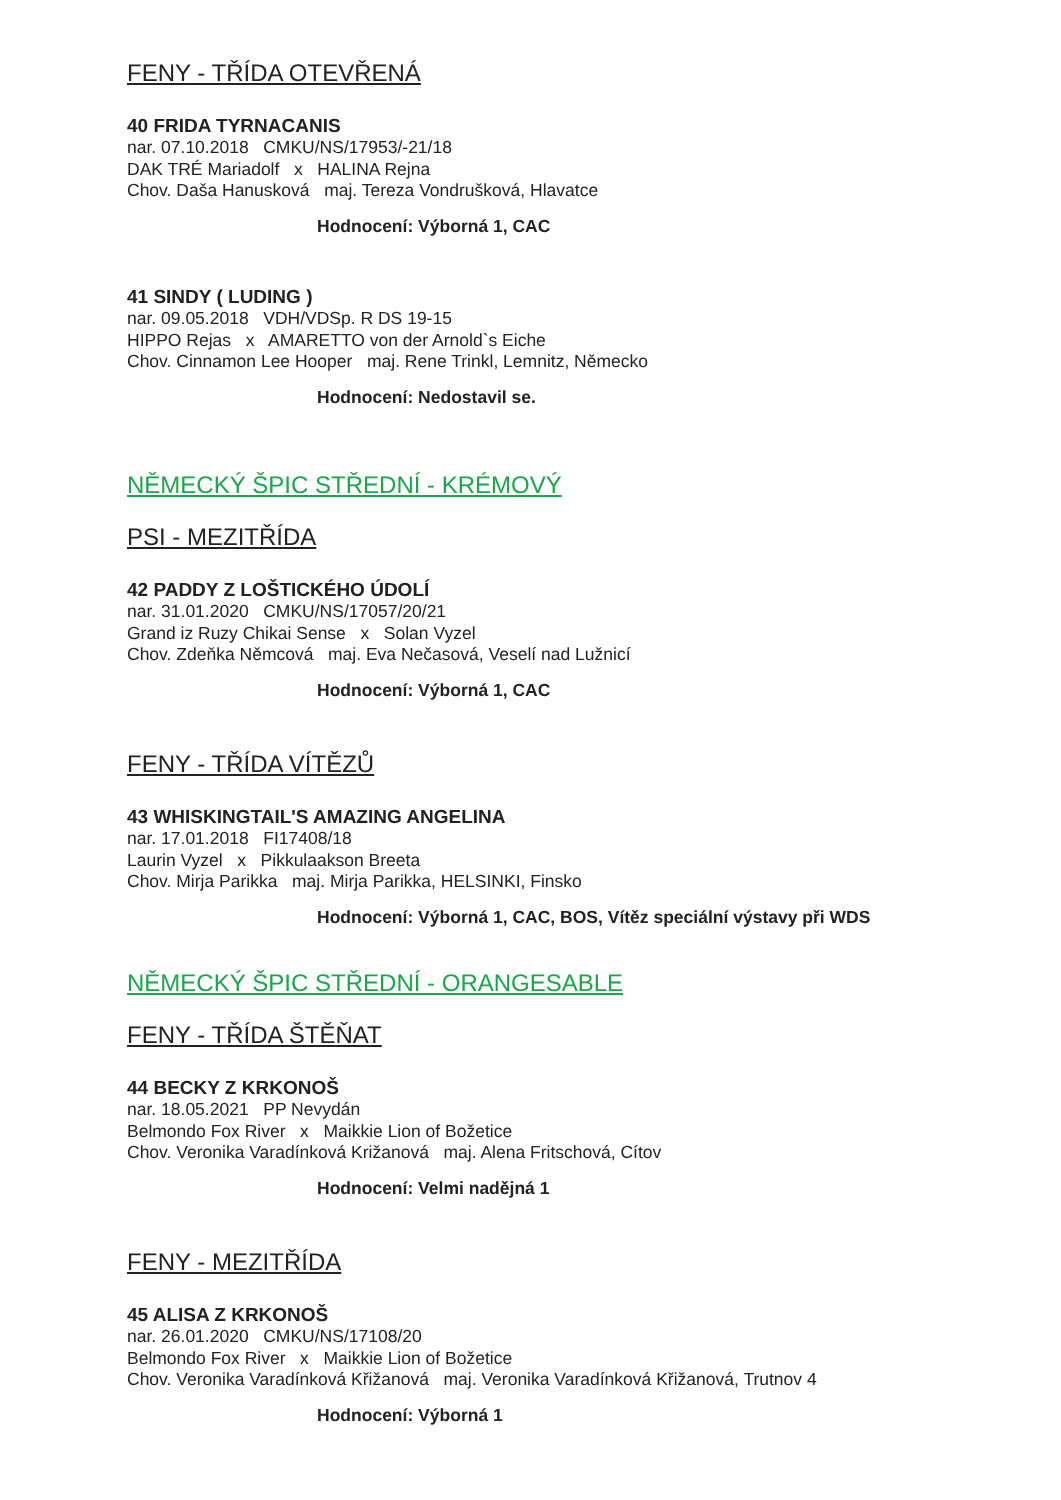FENY - TŘÍDA OTEVŘENÁ
40 FRIDA TYRNACANIS
nar. 07.10.2018 CMKU/NS/17953/-21/18
DAK TRÉ Mariadolf x HALINA Rejna
Chov. Daša Hanusková maj. Tereza Vondrušková, Hlavatce
Hodnocení: Výborná 1, CAC
41 SINDY ( LUDING )
nar. 09.05.2018 VDH/VDSp. R DS 19-15
HIPPO Rejas x AMARETTO von der Arnold`s Eiche
Chov. Cinnamon Lee Hooper maj. Rene Trinkl, Lemnitz, Německo
Hodnocení: Nedostavil se.
NĚMECKÝ ŠPIC STŘEDNÍ - KRÉMOVÝ
PSI - MEZITŘÍDA
42 PADDY Z LOŠTICKÉHO ÚDOLÍ
nar. 31.01.2020 CMKU/NS/17057/20/21
Grand iz Ruzy Chikai Sense x Solan Vyzel
Chov. Zdeňka Němcová maj. Eva Nečasová, Veselí nad Lužnicí
Hodnocení: Výborná 1, CAC
FENY - TŘÍDA VÍTĚZŮ
43 WHISKINGTAIL'S AMAZING ANGELINA
nar. 17.01.2018 FI17408/18
Laurin Vyzel x Pikkulaakson Breeta
Chov. Mirja Parikka maj. Mirja Parikka, HELSINKI, Finsko
Hodnocení: Výborná 1, CAC, BOS, Vítěz speciální výstavy při WDS
NĚMECKÝ ŠPIC STŘEDNÍ - ORANGESABLE
FENY - TŘÍDA ŠTĚŇAT
44 BECKY Z KRKONOŠ
nar. 18.05.2021 PP Nevydán
Belmondo Fox River x Maikkie Lion of Božetice
Chov. Veronika Varadínková Križanová maj. Alena Fritschová, Cítov
Hodnocení: Velmi nadějná 1
FENY - MEZITŘÍDA
45 ALISA Z KRKONOŠ
nar. 26.01.2020 CMKU/NS/17108/20
Belmondo Fox River x Maikkie Lion of Božetice
Chov. Veronika Varadínková Křižanová maj. Veronika Varadínková Křižanová, Trutnov 4
Hodnocení: Výborná 1